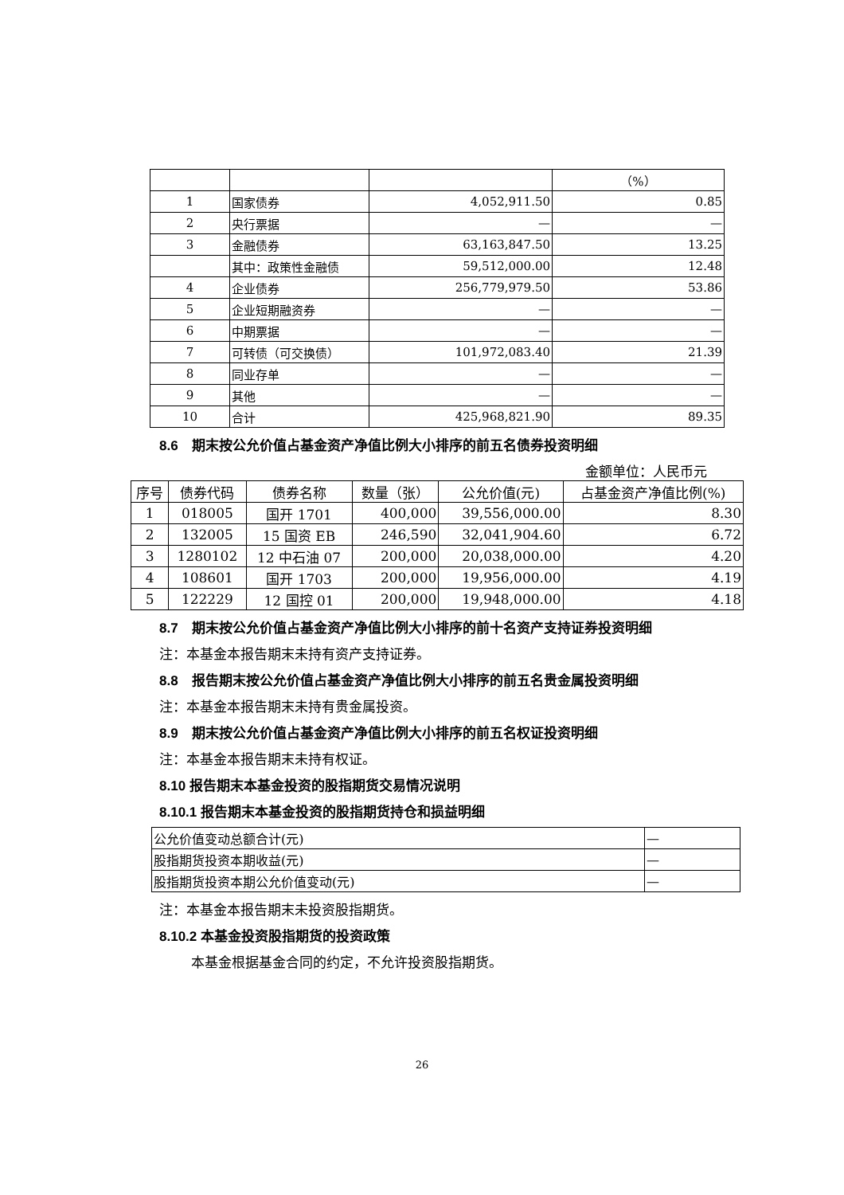| | | | （%） |
| 1 | 国家债券 | 4,052,911.50 | 0.85 |
| 2 | 央行票据 | — | — |
| 3 | 金融债券 | 63,163,847.50 | 13.25 |
| | 其中：政策性金融债 | 59,512,000.00 | 12.48 |
| 4 | 企业债券 | 256,779,979.50 | 53.86 |
| 5 | 企业短期融资券 | — | — |
| 6 | 中期票据 | — | — |
| 7 | 可转债（可交换债） | 101,972,083.40 | 21.39 |
| 8 | 同业存单 | — | — |
| 9 | 其他 | — | — |
| 10 | 合计 | 425,968,821.90 | 89.35 |
8.6　期末按公允价值占基金资产净值比例大小排序的前五名债券投资明细
金额单位：人民币元
| 序号 | 债券代码 | 债券名称 | 数量（张） | 公允价值(元) | 占基金资产净值比例(%) |
| --- | --- | --- | --- | --- | --- |
| 1 | 018005 | 国开 1701 | 400,000 | 39,556,000.00 | 8.30 |
| 2 | 132005 | 15 国资 EB | 246,590 | 32,041,904.60 | 6.72 |
| 3 | 1280102 | 12 中石油 07 | 200,000 | 20,038,000.00 | 4.20 |
| 4 | 108601 | 国开 1703 | 200,000 | 19,956,000.00 | 4.19 |
| 5 | 122229 | 12 国控 01 | 200,000 | 19,948,000.00 | 4.18 |
8.7　期末按公允价值占基金资产净值比例大小排序的前十名资产支持证券投资明细
注：本基金本报告期末未持有资产支持证券。
8.8　报告期末按公允价值占基金资产净值比例大小排序的前五名贵金属投资明细
注：本基金本报告期末未持有贵金属投资。
8.9　期末按公允价值占基金资产净值比例大小排序的前五名权证投资明细
注：本基金本报告期末未持有权证。
8.10 报告期末本基金投资的股指期货交易情况说明
8.10.1 报告期末本基金投资的股指期货持仓和损益明细
| 公允价值变动总额合计(元) | — |
| 股指期货投资本期收益(元) | — |
| 股指期货投资本期公允价值变动(元) | — |
注：本基金本报告期末未投资股指期货。
8.10.2 本基金投资股指期货的投资政策
本基金根据基金合同的约定，不允许投资股指期货。
26